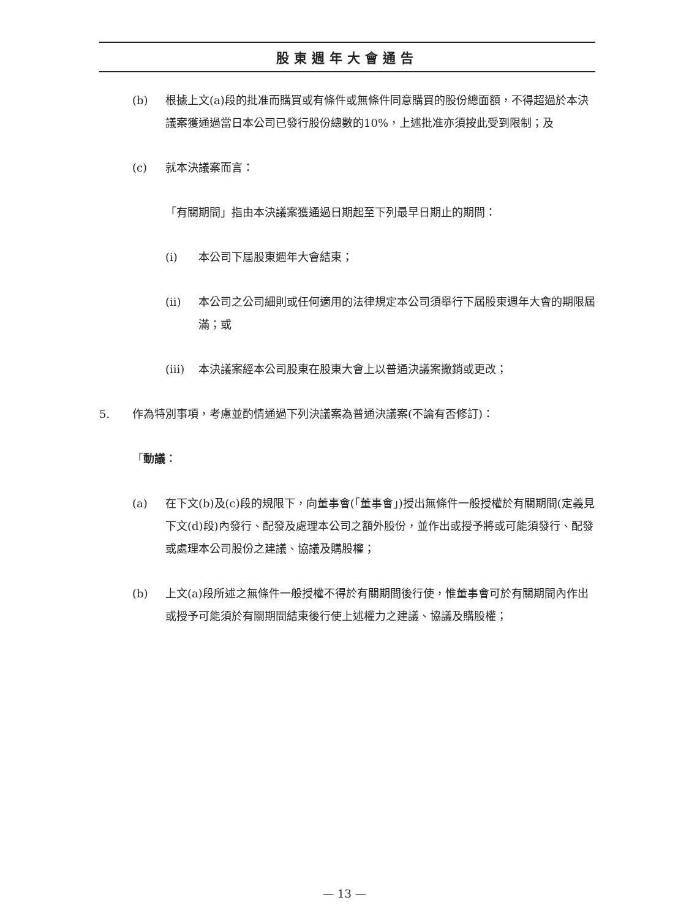股東週年大會通告
(b) 根據上文(a)段的批准而購買或有條件或無條件同意購買的股份總面額，不得超過於本決議案獲通過當日本公司已發行股份總數的10%，上述批准亦須按此受到限制；及
(c) 就本決議案而言：
「有關期間」指由本決議案獲通過日期起至下列最早日期止的期間：
(i) 本公司下屆股東週年大會結束；
(ii) 本公司之公司細則或任何適用的法律規定本公司須舉行下屆股東週年大會的期限屆滿；或
(iii) 本決議案經本公司股東在股東大會上以普通決議案撤銷或更改；
5. 作為特別事項，考慮並酌情通過下列決議案為普通決議案(不論有否修訂)：
「動議：
(a) 在下文(b)及(c)段的規限下，向董事會(「董事會」)授出無條件一般授權於有關期間(定義見下文(d)段)內發行、配發及處理本公司之額外股份，並作出或授予將或可能須發行、配發或處理本公司股份之建議、協議及購股權；
(b) 上文(a)段所述之無條件一般授權不得於有關期間後行使，惟董事會可於有關期間內作出或授予可能須於有關期間結束後行使上述權力之建議、協議及購股權；
— 13 —